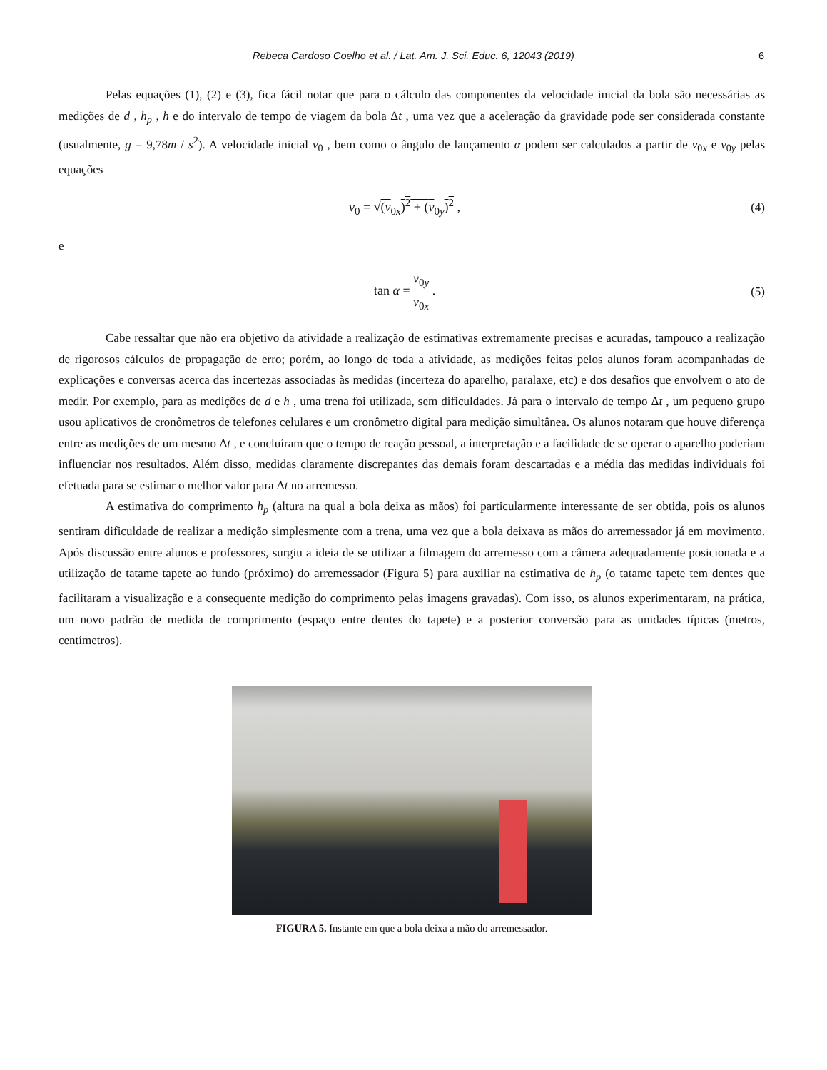Rebeca Cardoso Coelho et al. / Lat. Am. J. Sci. Educ. 6, 12043 (2019)
6
Pelas equações (1), (2) e (3), fica fácil notar que para o cálculo das componentes da velocidade inicial da bola são necessárias as medições de d , h<sub>p</sub> , h e do intervalo de tempo de viagem da bola Δt , uma vez que a aceleração da gravidade pode ser considerada constante (usualmente, g = 9,78m / s<sup>2</sup>). A velocidade inicial v<sub>0</sub> , bem como o ângulo de lançamento α podem ser calculados a partir de v<sub>0x</sub> e v<sub>0y</sub> pelas equações
v<sub>0</sub> = √(v<sub>0x</sub>)<sup>2</sup> + (v<sub>0y</sub>)<sup>2</sup> , (4)
e
tan α = v<sub>0y</sub> v<sub>0x</sub> . (5)
Cabe ressaltar que não era objetivo da atividade a realização de estimativas extremamente precisas e acuradas, tampouco a realização de rigorosos cálculos de propagação de erro; porém, ao longo de toda a atividade, as medições feitas pelos alunos foram acompanhadas de explicações e conversas acerca das incertezas associadas às medidas (incerteza do aparelho, paralaxe, etc) e dos desafios que envolvem o ato de medir. Por exemplo, para as medições de d e h , uma trena foi utilizada, sem dificuldades. Já para o intervalo de tempo Δt , um pequeno grupo usou aplicativos de cronômetros de telefones celulares e um cronômetro digital para medição simultânea. Os alunos notaram que houve diferença entre as medições de um mesmo Δt , e concluíram que o tempo de reação pessoal, a interpretação e a facilidade de se operar o aparelho poderiam influenciar nos resultados. Além disso, medidas claramente discrepantes das demais foram descartadas e a média das medidas individuais foi efetuada para se estimar o melhor valor para Δt no arremesso.
A estimativa do comprimento h<sub>p</sub> (altura na qual a bola deixa as mãos) foi particularmente interessante de ser obtida, pois os alunos sentiram dificuldade de realizar a medição simplesmente com a trena, uma vez que a bola deixava as mãos do arremessador já em movimento. Após discussão entre alunos e professores, surgiu a ideia de se utilizar a filmagem do arremesso com a câmera adequadamente posicionada e a utilização de tatame tapete ao fundo (próximo) do arremessador (Figura 5) para auxiliar na estimativa de h<sub>p</sub> (o tatame tapete tem dentes que facilitaram a visualização e a consequente medição do comprimento pelas imagens gravadas). Com isso, os alunos experimentaram, na prática, um novo padrão de medida de comprimento (espaço entre dentes do tapete) e a posterior conversão para as unidades típicas (metros, centímetros).
FIGURA 5. Instante em que a bola deixa a mão do arremessador.